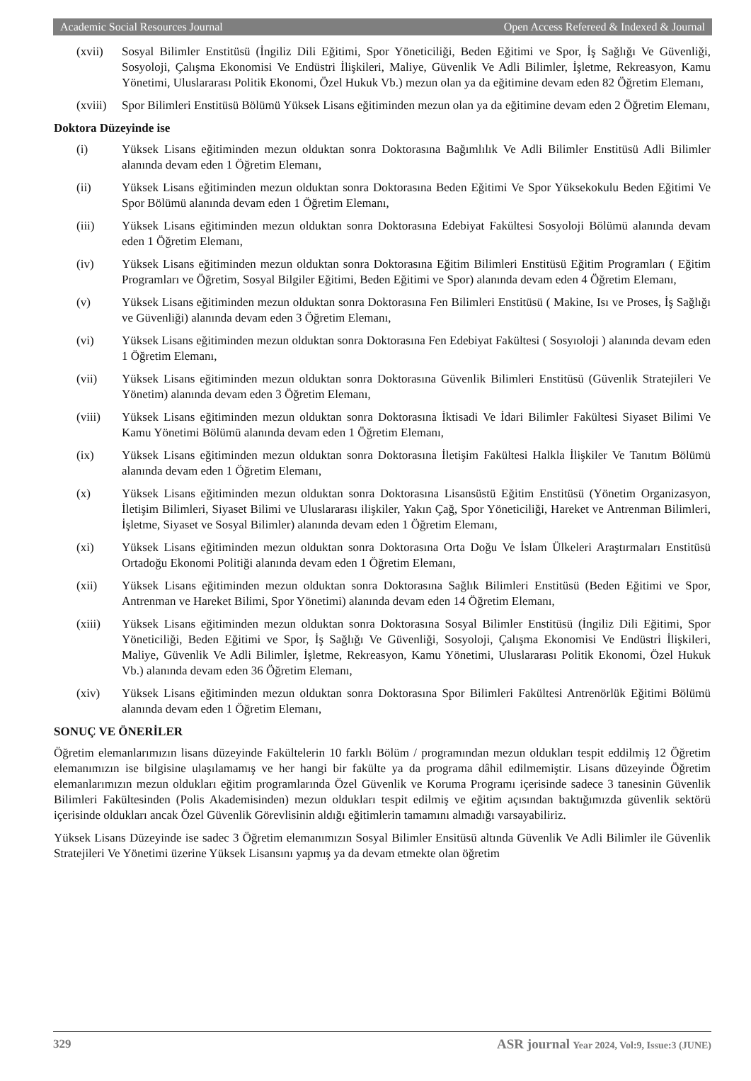Academic Social Resources Journal Open Access Refereed & Indexed & Journal
(xvii) Sosyal Bilimler Enstitüsü (İngiliz Dili Eğitimi, Spor Yöneticiliği, Beden Eğitimi ve Spor, İş Sağlığı Ve Güvenliği, Sosyoloji, Çalışma Ekonomisi Ve Endüstri İlişkileri, Maliye, Güvenlik Ve Adli Bilimler, İşletme, Rekreasyon, Kamu Yönetimi, Uluslararası Politik Ekonomi, Özel Hukuk Vb.) mezun olan ya da eğitimine devam eden 82 Öğretim Elemanı,
(xviii) Spor Bilimleri Enstitüsü Bölümü Yüksek Lisans eğitiminden mezun olan ya da eğitimine devam eden 2 Öğretim Elemanı,
Doktora Düzeyinde ise
(i) Yüksek Lisans eğitiminden mezun olduktan sonra Doktorasına Bağımlılık Ve Adli Bilimler Enstitüsü Adli Bilimler alanında devam eden 1 Öğretim Elemanı,
(ii) Yüksek Lisans eğitiminden mezun olduktan sonra Doktorasına Beden Eğitimi Ve Spor Yüksekokulu Beden Eğitimi Ve Spor Bölümü alanında devam eden 1 Öğretim Elemanı,
(iii) Yüksek Lisans eğitiminden mezun olduktan sonra Doktorasına Edebiyat Fakültesi Sosyoloji Bölümü alanında devam eden 1 Öğretim Elemanı,
(iv) Yüksek Lisans eğitiminden mezun olduktan sonra Doktorasına Eğitim Bilimleri Enstitüsü Eğitim Programları ( Eğitim Programları ve Öğretim, Sosyal Bilgiler Eğitimi, Beden Eğitimi ve Spor) alanında devam eden 4 Öğretim Elemanı,
(v) Yüksek Lisans eğitiminden mezun olduktan sonra Doktorasına Fen Bilimleri Enstitüsü ( Makine, Isı ve Proses, İş Sağlığı ve Güvenliği) alanında devam eden 3 Öğretim Elemanı,
(vi) Yüksek Lisans eğitiminden mezun olduktan sonra Doktorasına Fen Edebiyat Fakültesi ( Sosyıoloji ) alanında devam eden 1 Öğretim Elemanı,
(vii) Yüksek Lisans eğitiminden mezun olduktan sonra Doktorasına Güvenlik Bilimleri Enstitüsü (Güvenlik Stratejileri Ve Yönetim) alanında devam eden 3 Öğretim Elemanı,
(viii) Yüksek Lisans eğitiminden mezun olduktan sonra Doktorasına İktisadi Ve İdari Bilimler Fakültesi Siyaset Bilimi Ve Kamu Yönetimi Bölümü alanında devam eden 1 Öğretim Elemanı,
(ix) Yüksek Lisans eğitiminden mezun olduktan sonra Doktorasına İletişim Fakültesi Halkla İlişkiler Ve Tanıtım Bölümü alanında devam eden 1 Öğretim Elemanı,
(x) Yüksek Lisans eğitiminden mezun olduktan sonra Doktorasına Lisansüstü Eğitim Enstitüsü (Yönetim Organizasyon, İletişim Bilimleri, Siyaset Bilimi ve Uluslararası ilişkiler, Yakın Çağ, Spor Yöneticiliği, Hareket ve Antrenman Bilimleri, İşletme, Siyaset ve Sosyal Bilimler) alanında devam eden 1 Öğretim Elemanı,
(xi) Yüksek Lisans eğitiminden mezun olduktan sonra Doktorasına Orta Doğu Ve İslam Ülkeleri Araştırmaları Enstitüsü Ortadoğu Ekonomi Politiği alanında devam eden 1 Öğretim Elemanı,
(xii) Yüksek Lisans eğitiminden mezun olduktan sonra Doktorasına Sağlık Bilimleri Enstitüsü (Beden Eğitimi ve Spor, Antrenman ve Hareket Bilimi, Spor Yönetimi) alanında devam eden 14 Öğretim Elemanı,
(xiii) Yüksek Lisans eğitiminden mezun olduktan sonra Doktorasına Sosyal Bilimler Enstitüsü (İngiliz Dili Eğitimi, Spor Yöneticiliği, Beden Eğitimi ve Spor, İş Sağlığı Ve Güvenliği, Sosyoloji, Çalışma Ekonomisi Ve Endüstri İlişkileri, Maliye, Güvenlik Ve Adli Bilimler, İşletme, Rekreasyon, Kamu Yönetimi, Uluslararası Politik Ekonomi, Özel Hukuk Vb.) alanında devam eden 36 Öğretim Elemanı,
(xiv) Yüksek Lisans eğitiminden mezun olduktan sonra Doktorasına Spor Bilimleri Fakültesi Antrenörlük Eğitimi Bölümü alanında devam eden 1 Öğretim Elemanı,
SONUÇ VE ÖNERİLER
Öğretim elemanlarımızın lisans düzeyinde Fakültelerin 10 farklı Bölüm / programından mezun oldukları tespit eddilmiş 12 Öğretim elemanımızın ise bilgisine ulaşılamamış ve her hangi bir fakülte ya da programa dâhil edilmemiştir. Lisans düzeyinde Öğretim elemanlarımızın mezun oldukları eğitim programlarında Özel Güvenlik ve Koruma Programı içerisinde sadece 3 tanesinin Güvenlik Bilimleri Fakültesinden (Polis Akademisinden) mezun oldukları tespit edilmiş ve eğitim açısından baktığımızda güvenlik sektörü içerisinde oldukları ancak Özel Güvenlik Görevlisinin aldığı eğitimlerin tamamını almadığı varsayabiliriz.
Yüksek Lisans Düzeyinde ise sadec 3 Öğretim elemanımızın Sosyal Bilimler Ensitüsü altında Güvenlik Ve Adli Bilimler ile Güvenlik Stratejileri Ve Yönetimi üzerine Yüksek Lisansını yapmış ya da devam etmekte olan öğretim
329 ASR journal Year 2024, Vol:9, Issue:3 (JUNE)